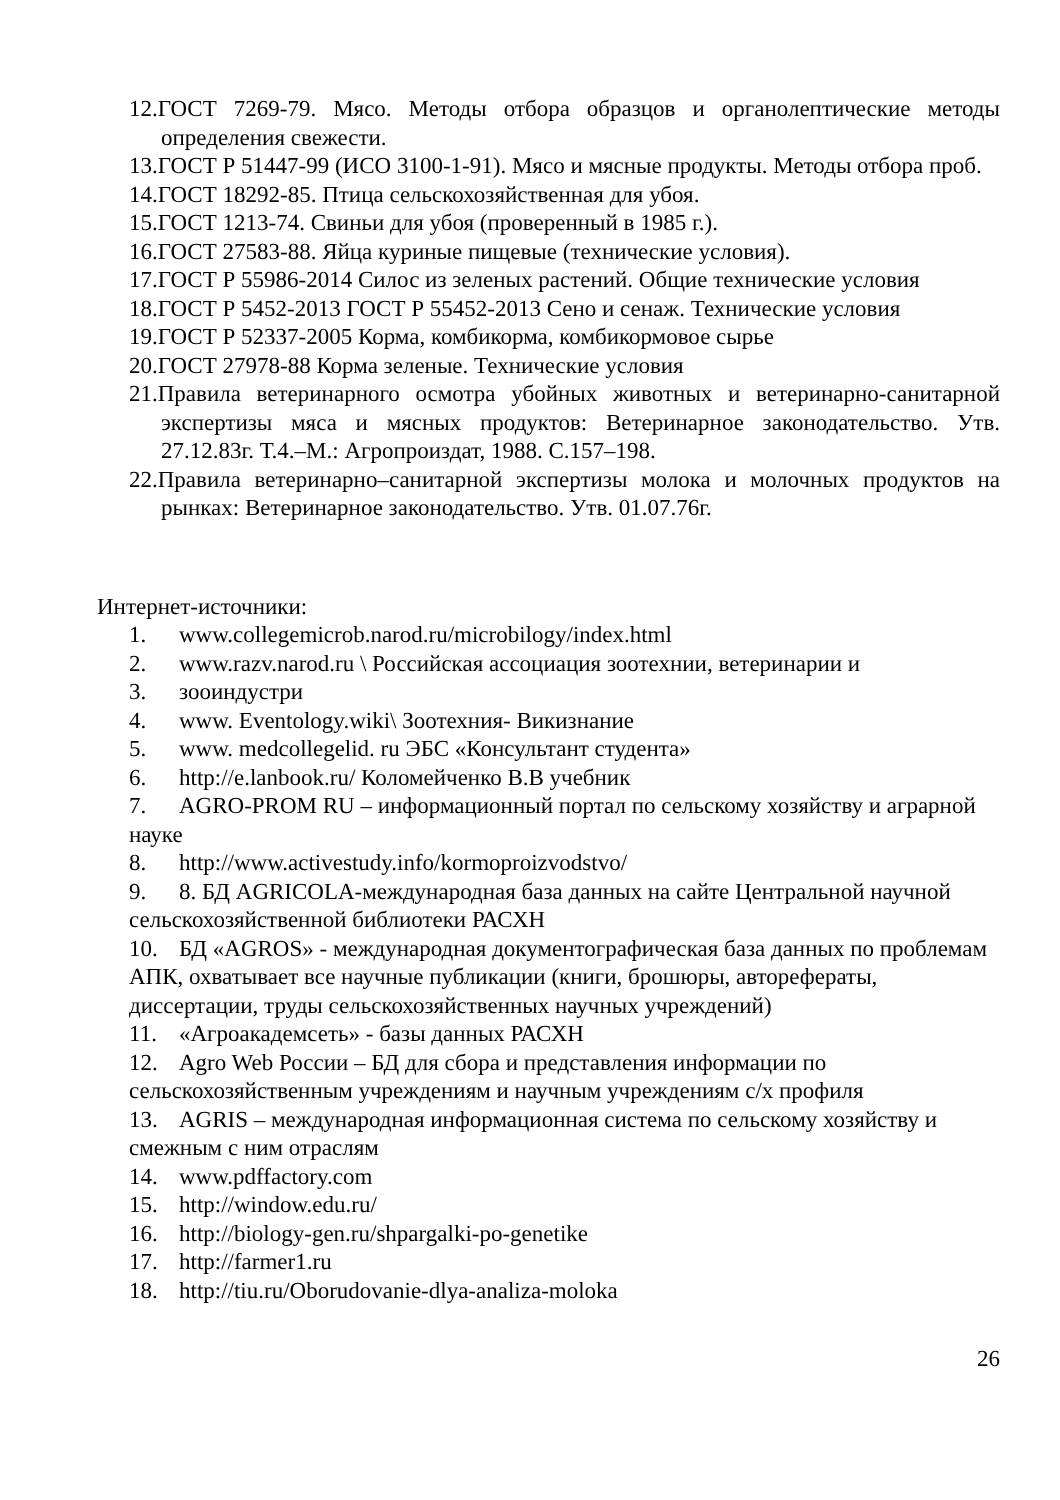12.ГОСТ 7269-79. Мясо. Методы отбора образцов и органолептические методы определения свежести.
13.ГОСТ Р 51447-99 (ИСО 3100-1-91). Мясо и мясные продукты. Методы отбора проб.
14.ГОСТ 18292-85. Птица сельскохозяйственная для убоя.
15.ГОСТ 1213-74. Свиньи для убоя (проверенный в 1985 г.).
16.ГОСТ 27583-88. Яйца куриные пищевые (технические условия).
17.ГОСТ Р 55986-2014 Силос из зеленых растений. Общие технические условия
18.ГОСТ Р 5452-2013 ГОСТ Р 55452-2013 Сено и сенаж. Технические условия
19.ГОСТ Р 52337-2005 Корма, комбикорма, комбикормовое сырье
20.ГОСТ 27978-88 Корма зеленые. Технические условия
21.Правила ветеринарного осмотра убойных животных и ветеринарно-санитарной экспертизы мяса и мясных продуктов: Ветеринарное законодательство. Утв. 27.12.83г. Т.4.–М.: Агропроиздат, 1988. С.157–198.
22.Правила ветеринарно–санитарной экспертизы молока и молочных продуктов на рынках: Ветеринарное законодательство. Утв. 01.07.76г.
Интернет-источники:
1. www.collegemicrob.narod.ru/microbilogy/index.html
2. www.razv.narod.ru \ Российская ассоциация зоотехнии, ветеринарии и
3. зооиндустри
4. www. Eventology.wiki\ Зоотехния- Викизнание
5. www. medcollegelid. ru ЭБС «Консультант студента»
6. http://e.lanbook.ru/ Коломейченко В.В учебник
7. AGRO-PROM RU – информационный портал по сельскому хозяйству и аграрной науке
8. http://www.activestudy.info/kormoproizvodstvo/
9. 8. БД AGRICOLA-международная база данных на сайте Центральной научной сельскохозяйственной библиотеки РАСХН
10. БД «AGROS» - международная документографическая база данных по проблемам АПК, охватывает все научные публикации (книги, брошюры, авторефераты, диссертации, труды сельскохозяйственных научных учреждений)
11. «Агроакадемсеть» - базы данных РАСХН
12. Agro Web России – БД для сбора и представления информации по сельскохозяйственным учреждениям и научным учреждениям с/х профиля
13. AGRIS – международная информационная система по сельскому хозяйству и смежным с ним отраслям
14. www.pdffactory.com
15. http://window.edu.ru/
16. http://biology-gen.ru/shpargalki-po-genetike
17. http://farmer1.ru
18. http://tiu.ru/Oborudovanie-dlya-analiza-moloka
26